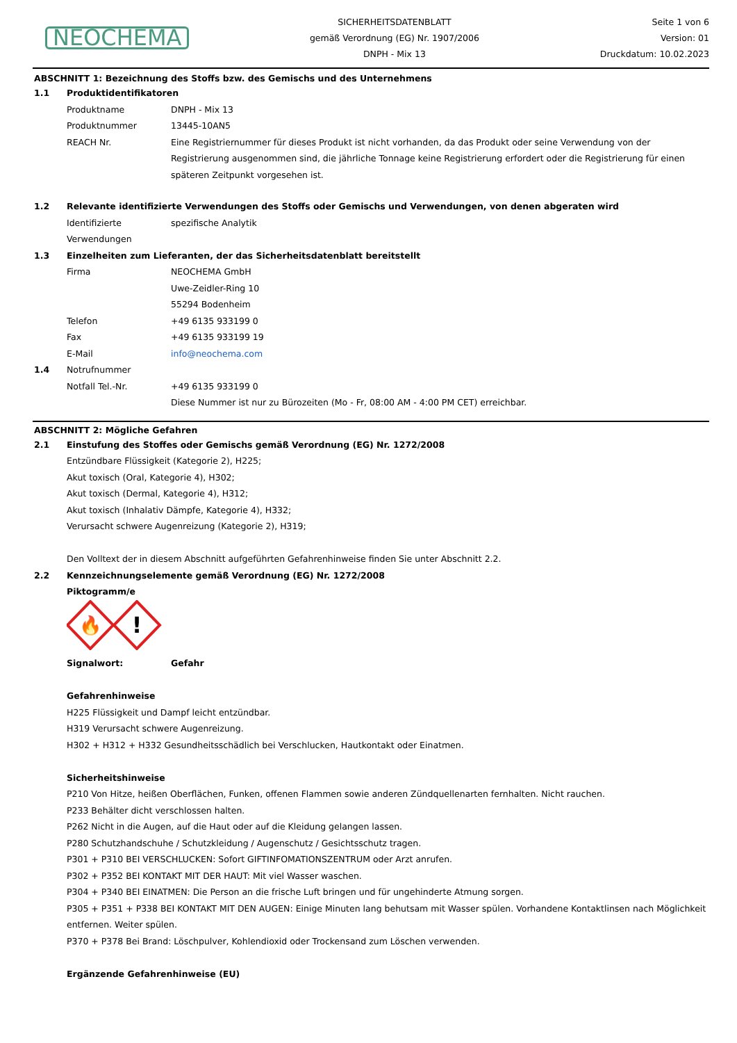NEOCHEMA
SICHERHEITSDATENBLATT
gemäß Verordnung (EG) Nr. 1907/2006
DNPH - Mix 13
Seite 1 von 6
Version: 01
Druckdatum: 10.02.2023
ABSCHNITT 1: Bezeichnung des Stoffs bzw. des Gemischs und des Unternehmens
1.1 Produktidentifikatoren
Produktname DNPH - Mix 13
Produktnummer 13445-10AN5
REACH Nr. Eine Registriernummer für dieses Produkt ist nicht vorhanden, da das Produkt oder seine Verwendung von der Registrierung ausgenommen sind, die jährliche Tonnage keine Registrierung erfordert oder die Registrierung für einen späteren Zeitpunkt vorgesehen ist.
1.2 Relevante identifizierte Verwendungen des Stoffs oder Gemischs und Verwendungen, von denen abgeraten wird
Identifizierte Verwendungen
spezifische Analytik
1.3 Einzelheiten zum Lieferanten, der das Sicherheitsdatenblatt bereitstellt
Firma NEOCHEMA GmbH
Uwe-Zeidler-Ring 10
55294 Bodenheim
Telefon +49 6135 933199 0
Fax +49 6135 933199 19
E-Mail info@neochema.com
1.4 Notrufnummer
Notfall Tel.-Nr. +49 6135 933199 0
Diese Nummer ist nur zu Bürozeiten (Mo - Fr, 08:00 AM - 4:00 PM CET) erreichbar.
ABSCHNITT 2: Mögliche Gefahren
2.1 Einstufung des Stoffes oder Gemischs gemäß Verordnung (EG) Nr. 1272/2008
Entzündbare Flüssigkeit (Kategorie 2), H225;
Akut toxisch (Oral, Kategorie 4), H302;
Akut toxisch (Dermal, Kategorie 4), H312;
Akut toxisch (Inhalativ Dämpfe, Kategorie 4), H332;
Verursacht schwere Augenreizung (Kategorie 2), H319;
Den Volltext der in diesem Abschnitt aufgeführten Gefahrenhinweise finden Sie unter Abschnitt 2.2.
2.2 Kennzeichnungselemente gemäß Verordnung (EG) Nr. 1272/2008
Piktogramm/e
🔥
!
Signalwort: Gefahr
Gefahrenhinweise
H225 Flüssigkeit und Dampf leicht entzündbar.
H319 Verursacht schwere Augenreizung.
H302 + H312 + H332 Gesundheitsschädlich bei Verschlucken, Hautkontakt oder Einatmen.
Sicherheitshinweise
P210 Von Hitze, heißen Oberflächen, Funken, offenen Flammen sowie anderen Zündquellenarten fernhalten. Nicht rauchen.
P233 Behälter dicht verschlossen halten.
P262 Nicht in die Augen, auf die Haut oder auf die Kleidung gelangen lassen.
P280 Schutzhandschuhe / Schutzkleidung / Augenschutz / Gesichtsschutz tragen.
P301 + P310 BEI VERSCHLUCKEN: Sofort GIFTINFOMATIONSZENTRUM oder Arzt anrufen.
P302 + P352 BEI KONTAKT MIT DER HAUT: Mit viel Wasser waschen.
P304 + P340 BEI EINATMEN: Die Person an die frische Luft bringen und für ungehinderte Atmung sorgen.
P305 + P351 + P338 BEI KONTAKT MIT DEN AUGEN: Einige Minuten lang behutsam mit Wasser spülen. Vorhandene Kontaktlinsen nach Möglichkeit entfernen. Weiter spülen.
P370 + P378 Bei Brand: Löschpulver, Kohlendioxid oder Trockensand zum Löschen verwenden.
Ergänzende Gefahrenhinweise (EU)